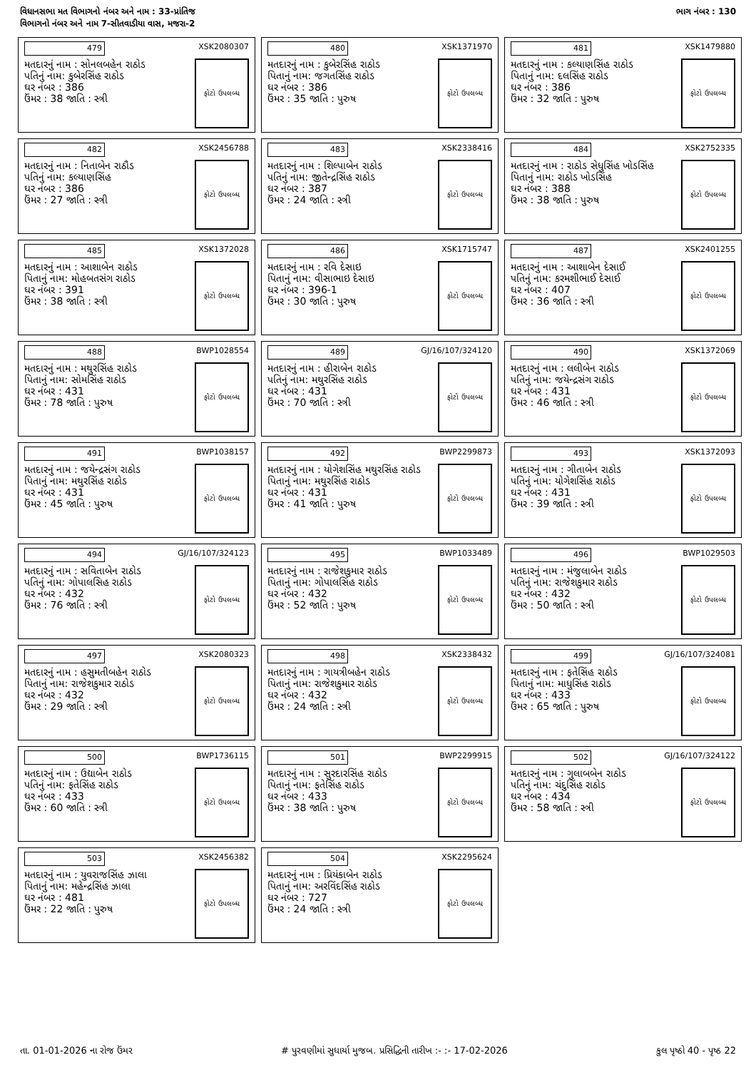વિધાનસભા મત વિભાગનો નંબર અને નામ : 33-પ્રાંતિજ
વિભાગનો નંબર અને નામ 7-સીતવાડીયા વાસ, મજરા-2
ભાગ નંબર : 130
479 XSK2080307
મતદારનું નામ : સોનલબહેન રાઠોડ
પતિનું નામ: કુબેરસિંહ રાઠોડ
ઘર નંબર : 386
ઉંમર : 38 જાતિ : સ્ત્રી
ફોટો ઉપલબ્ધ
480 XSK1371970
મતદારનું નામ : કુબેરસિંહ રાઠોડ
પિતાનું નામ: જગતસિંહ રાઠોડ
ઘર નંબર : 386
ઉંમર : 35 જાતિ : પુરુષ
ફોટો ઉપલબ્ધ
481 XSK1479880
મતદારનું નામ : કલ્યાણસિંહ રાઠોડ
પિતાનું નામ: દલસિંહ રાઠોડ
ઘર નંબર : 386
ઉંમર : 32 જાતિ : પુરુષ
ફોટો ઉપલબ્ધ
482 XSK2456788
મતદારનું નામ : નિતાબેન રાઠૌડ
પતિનું નામ: કલ્યાણસિંહ
ઘર નંબર : 386
ઉંમર : 27 જાતિ : સ્ત્રી
ફોટો ઉપલબ્ધ
483 XSK2338416
મતદારનું નામ : શિલ્પાબેન રાઠોડ
પતિનું નામ: જીતેન્દ્રસિંહ રાઠોડ
ઘર નંબર : 387
ઉંમર : 24 જાતિ : સ્ત્રી
ફોટો ઉપલબ્ધ
484 XSK2752335
મતદારનું નામ : રાઠોડ સેધુસિંહ ખોડસિંહ
પિતાનું નામ: રાઠોડ ખોડસિંહ
ઘર નંબર : 388
ઉંમર : 38 જાતિ : પુરુષ
ફોટો ઉપલબ્ધ
485 XSK1372028
મતદારનું નામ : આશાબેન રાઠોડ
પિતાનું નામ: મોહબતસંગ રાઠોડ
ઘર નંબર : 391
ઉંમર : 38 જાતિ : સ્ત્રી
ફોટો ઉપલબ્ધ
486 XSK1715747
મતદારનું નામ : રવિ દેસાઇ
પિતાનું નામ: વીસાભાઇ દેસાઇ
ઘર નંબર : 396-1
ઉંમર : 30 જાતિ : પુરુષ
ફોટો ઉપલબ્ધ
487 XSK2401255
મતદારનું નામ : આશાબેન દેસાઈ
પતિનું નામ: કરમશીભાઈ દેસાઈ
ઘર નંબર : 407
ઉંમર : 36 જાતિ : સ્ત્રી
ફોટો ઉપલબ્ધ
488 BWP1028554
મતદારનું નામ : મથુરસિંહ રાઠોડ
પિતાનું નામ: સોમસિંહ રાઠોડ
ઘર નંબર : 431
ઉંમર : 78 જાતિ : પુરુષ
ફોટો ઉપલબ્ધ
489 GJ/16/107/324120
મતદારનું નામ : હીરાબેન રાઠોડ
પતિનું નામ: મથુરસિંહ રાઠોડ
ઘર નંબર : 431
ઉંમર : 70 જાતિ : સ્ત્રી
ફોટો ઉપલબ્ધ
490 XSK1372069
મતદારનું નામ : લલીબેન રાઠોડ
પતિનું નામ: જયેન્દ્રસંગ રાઠોડ
ઘર નંબર : 431
ઉંમર : 46 જાતિ : સ્ત્રી
ફોટો ઉપલબ્ધ
491 BWP1038157
મતદારનું નામ : જયેન્દ્રસંગ રાઠોડ
પિતાનું નામ: મથુરસિંહ રાઠોડ
ઘર નંબર : 431
ઉંમર : 45 જાતિ : પુરુષ
ફોટો ઉપલબ્ધ
492 BWP2299873
મતદારનું નામ : યોગેશસિંહ મથુરસિંહ રાઠોડ
પિતાનું નામ: મથુરસિંહ રાઠોડ
ઘર નંબર : 431
ઉંમર : 41 જાતિ : પુરુષ
ફોટો ઉપલબ્ધ
493 XSK1372093
મતદારનું નામ : ગીતાબેન રાઠોડ
પતિનું નામ: યોગેશસિંહ રાઠોડ
ઘર નંબર : 431
ઉંમર : 39 જાતિ : સ્ત્રી
ફોટો ઉપલબ્ધ
494 GJ/16/107/324123
મતદારનું નામ : સવિતાબેન રાઠોડ
પતિનું નામ: ગોપાલસિહ રાઠોડ
ઘર નંબર : 432
ઉંમર : 76 જાતિ : સ્ત્રી
ફોટો ઉપલબ્ધ
495 BWP1033489
મતદારનું નામ : રાજેશકુમાર રાઠોડ
પિતાનું નામ: ગોપાલસિંહ રાઠોડ
ઘર નંબર : 432
ઉંમર : 52 જાતિ : પુરુષ
ફોટો ઉપલબ્ધ
496 BWP1029503
મતદારનું નામ : મંજુલાબેન રાઠોડ
પતિનું નામ: રાજેશકુમાર રાઠોડ
ઘર નંબર : 432
ઉંમર : 50 જાતિ : સ્ત્રી
ફોટો ઉપલબ્ધ
497 XSK2080323
મતદારનું નામ : હસુમતીબહેન રાઠોડ
પિતાનું નામ: રાજેશકુમાર રાઠોડ
ઘર નંબર : 432
ઉંમર : 29 જાતિ : સ્ત્રી
ફોટો ઉપલબ્ધ
498 XSK2338432
મતદારનું નામ : ગાયત્રીબહેન રાઠોડ
પિતાનું નામ: રાજેશકુમાર રાઠોડ
ઘર નંબર : 432
ઉંમર : 24 જાતિ : સ્ત્રી
ફોટો ઉપલબ્ધ
499 GJ/16/107/324081
મતદારનું નામ : ફતેસિંહ રાઠોડ
પિતાનું નામ: માધુસિંહ રાઠોડ
ઘર નંબર : 433
ઉંમર : 65 જાતિ : પુરુષ
ફોટો ઉપલબ્ધ
500 BWP1736115
મતદારનું નામ : ઉદ્યાબેન રાઠોડ
પતિનું નામ: ફતેસિંહ રાઠોડ
ઘર નંબર : 433
ઉંમર : 60 જાતિ : સ્ત્રી
ફોટો ઉપલબ્ધ
501 BWP2299915
મતદારનું નામ : સુરદારસિંહ રાઠોડ
પિતાનું નામ: ફતેસિંહ રાઠોડ
ઘર નંબર : 433
ઉંમર : 38 જાતિ : પુરુષ
ફોટો ઉપલબ્ધ
502 GJ/16/107/324122
મતદારનું નામ : ગુલાબબેન રાઠોડ
પતિનું નામ: ચંદુસિંહ રાઠોડ
ઘર નંબર : 434
ઉંમર : 58 જાતિ : સ્ત્રી
ફોટો ઉપલબ્ધ
503 XSK2456382
મતદારનું નામ : યુવરાજસિંહ ઝાલા
પિતાનું નામ: મહેન્દ્રસિંહ ઝાલા
ઘર નંબર : 481
ઉંમર : 22 જાતિ : પુરુષ
ફોટો ઉપલબ્ધ
504 XSK2295624
મતદારનું નામ : પ્રિયંકાબેન રાઠોડ
પિતાનું નામ: અરવિંદસિંહ રાઠોડ
ઘર નંબર : 727
ઉંમર : 24 જાતિ : સ્ત્રી
ફોટો ઉપલબ્ધ
તા. 01-01-2026 ના રોજ ઉંમર # પુરવણીમાં સુધાર્યા મુજબ. પ્રસિદ્ધિની તારીખ :- :- 17-02-2026 કુલ પૃષ્ઠો 40 - પૃષ્ઠ 22